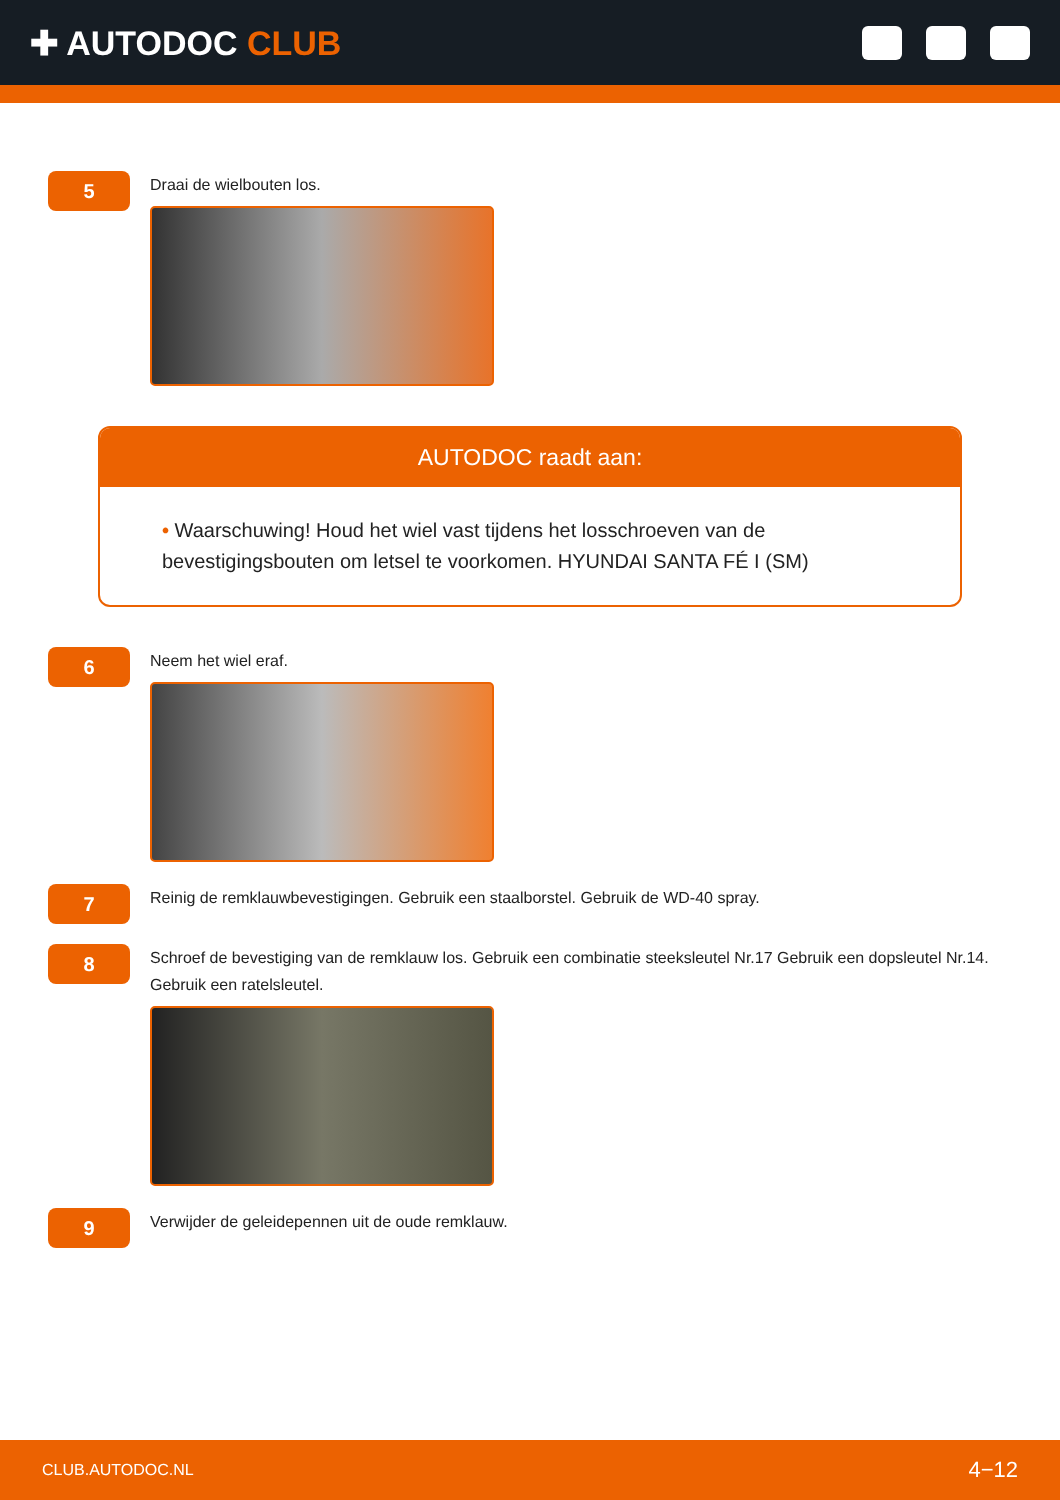✚ AUTODOC CLUB
5
Draai de wielbouten los.
AUTODOC raadt aan:
• Waarschuwing! Houd het wiel vast tijdens het losschroeven van de bevestigingsbouten om letsel te voorkomen. HYUNDAI SANTA FÉ I (SM)
6
Neem het wiel eraf.
7
Reinig de remklauwbevestigingen. Gebruik een staalborstel. Gebruik de WD-40 spray.
8
Schroef de bevestiging van de remklauw los. Gebruik een combinatie steeksleutel Nr.17 Gebruik een dopsleutel Nr.14. Gebruik een ratelsleutel.
9
Verwijder de geleidepennen uit de oude remklauw.
CLUB.AUTODOC.NL 4−12